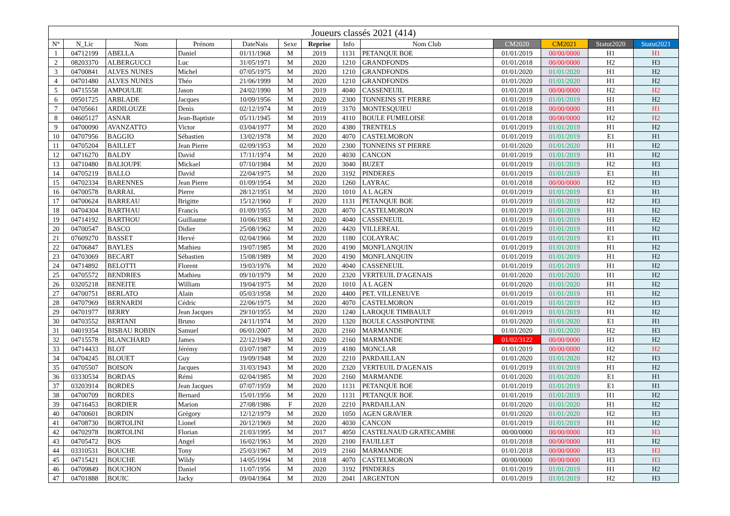| Joueurs classés 2021 (414) | | | | | | | | | | | | |
| --- | --- | --- | --- | --- | --- | --- | --- | --- | --- | --- | --- | --- |
| N° | N_Lic | Nom | Prénom | DateNais | Sexe | Reprise | Info | Nom Club | CM2020 | CM2021 | Statut2020 | Statut2021 |
| 1 | 04712199 | ABELLA | Daniel | 01/11/1968 | M | 2019 | 1131 | PETANQUE BOE | 01/01/2019 | 00/00/0000 | H1 | H1 |
| 2 | 08203370 | ALBERGUCCI | Luc | 31/05/1971 | M | 2020 | 1210 | GRANDFONDS | 01/01/2018 | 00/00/0000 | H2 | H3 |
| 3 | 04700841 | ALVES NUNES | Michel | 07/05/1975 | M | 2020 | 1210 | GRANDFONDS | 01/01/2020 | 01/01/2020 | H1 | H2 |
| 4 | 04701480 | ALVES NUNES | Théo | 21/06/1999 | M | 2020 | 1210 | GRANDFONDS | 01/01/2020 | 01/01/2020 | H1 | H2 |
| 5 | 04715558 | AMPOULIE | Jason | 24/02/1990 | M | 2019 | 4040 | CASSENEUIL | 01/01/2018 | 00/00/0000 | H2 | H2 |
| 6 | 09501725 | ARBLADE | Jacques | 10/09/1956 | M | 2020 | 2300 | TONNEINS ST PIERRE | 01/01/2019 | 01/01/2019 | H1 | H2 |
| 7 | 04705661 | ARDILOUZE | Denis | 02/12/1974 | M | 2019 | 3170 | MONTESQUIEU | 01/01/2018 | 00/00/0000 | H1 | H1 |
| 8 | 04605127 | ASNAR | Jean-Baptiste | 05/11/1945 | M | 2019 | 4110 | BOULE FUMELOISE | 01/01/2018 | 00/00/0000 | H2 | H2 |
| 9 | 04700090 | AVANZATTO | Victor | 03/04/1977 | M | 2020 | 4380 | TRENTELS | 01/01/2019 | 01/01/2019 | H1 | H2 |
| 10 | 04707956 | BAGGIO | Sébastien | 13/02/1978 | M | 2020 | 4070 | CASTELMORON | 01/01/2019 | 01/01/2019 | E1 | H1 |
| 11 | 04705204 | BAILLET | Jean Pierre | 02/09/1953 | M | 2020 | 2300 | TONNEINS ST PIERRE | 01/01/2020 | 01/01/2020 | H1 | H2 |
| 12 | 04716270 | BALDY | David | 17/11/1974 | M | 2020 | 4030 | CANCON | 01/01/2019 | 01/01/2019 | H1 | H2 |
| 13 | 04710480 | BALIOUPE | Mickael | 07/10/1984 | M | 2020 | 3040 | BUZET | 01/01/2019 | 01/01/2019 | H2 | H3 |
| 14 | 04705219 | BALLO | David | 22/04/1975 | M | 2020 | 3192 | PINDERES | 01/01/2019 | 01/01/2019 | E1 | H1 |
| 15 | 04702334 | BARENNES | Jean Pierre | 01/09/1954 | M | 2020 | 1260 | LAYRAC | 01/01/2018 | 00/00/0000 | H2 | H3 |
| 16 | 04700578 | BARRAL | Pierre | 28/12/1951 | M | 2020 | 1010 | A L AGEN | 01/01/2019 | 01/01/2019 | E1 | H1 |
| 17 | 04700624 | BARREAU | Brigitte | 15/12/1960 | F | 2020 | 1131 | PETANQUE BOE | 01/01/2019 | 01/01/2019 | H2 | H3 |
| 18 | 04704304 | BARTHAU | Francis | 01/09/1955 | M | 2020 | 4070 | CASTELMORON | 01/01/2019 | 01/01/2019 | H1 | H2 |
| 19 | 04714192 | BARTHOU | Guillaume | 10/06/1983 | M | 2020 | 4040 | CASSENEUIL | 01/01/2019 | 01/01/2019 | H1 | H2 |
| 20 | 04700547 | BASCO | Didier | 25/08/1962 | M | 2020 | 4420 | VILLEREAL | 01/01/2019 | 01/01/2019 | H1 | H2 |
| 21 | 07609270 | BASSET | Hervé | 02/04/1966 | M | 2020 | 1180 | COLAYRAC | 01/01/2019 | 01/01/2019 | E1 | H1 |
| 22 | 04706847 | BAYLES | Mathieu | 19/07/1985 | M | 2020 | 4190 | MONFLANQUIN | 01/01/2019 | 01/01/2019 | H1 | H2 |
| 23 | 04703069 | BECART | Sébastien | 15/08/1989 | M | 2020 | 4190 | MONFLANQUIN | 01/01/2019 | 01/01/2019 | H1 | H2 |
| 24 | 04714892 | BELOTTI | Florent | 19/03/1976 | M | 2020 | 4040 | CASSENEUIL | 01/01/2019 | 01/01/2019 | H1 | H2 |
| 25 | 04705572 | BENDRIES | Mathieu | 09/10/1979 | M | 2020 | 2320 | VERTEUIL D'AGENAIS | 01/01/2020 | 01/01/2020 | H1 | H2 |
| 26 | 03205218 | BENEITE | William | 19/04/1975 | M | 2020 | 1010 | A L AGEN | 01/01/2020 | 01/01/2020 | H1 | H2 |
| 27 | 04700751 | BERLATO | Alain | 05/03/1958 | M | 2020 | 4400 | PET. VILLENEUVE | 01/01/2019 | 01/01/2019 | H1 | H2 |
| 28 | 04707969 | BERNARDI | Cédric | 22/06/1975 | M | 2020 | 4070 | CASTELMORON | 01/01/2019 | 01/01/2019 | H2 | H3 |
| 29 | 04701977 | BERRY | Jean Jacques | 29/10/1955 | M | 2020 | 1240 | LAROQUE TIMBAULT | 01/01/2019 | 01/01/2019 | H1 | H2 |
| 30 | 04703552 | BERTANI | Bruno | 24/11/1974 | M | 2020 | 1320 | BOULE CASSIPONTINE | 01/01/2020 | 01/01/2020 | E1 | H1 |
| 31 | 04019354 | BISBAU ROBIN | Samuel | 06/01/2007 | M | 2020 | 2160 | MARMANDE | 01/01/2020 | 01/01/2020 | H2 | H3 |
| 32 | 04715578 | BLANCHARD | James | 22/12/1949 | M | 2020 | 2160 | MARMANDE | 01/02/3122 | 00/00/0000 | H1 | H2 |
| 33 | 04714433 | BLOT | Jérémy | 03/07/1987 | M | 2019 | 4180 | MONCLAR | 01/01/2019 | 00/00/0000 | H2 | H2 |
| 34 | 04704245 | BLOUET | Guy | 19/09/1948 | M | 2020 | 2210 | PARDAILLAN | 01/01/2020 | 01/01/2020 | H2 | H3 |
| 35 | 04705507 | BOISON | Jacques | 31/03/1943 | M | 2020 | 2320 | VERTEUIL D'AGENAIS | 01/01/2019 | 01/01/2019 | H1 | H2 |
| 36 | 03330534 | BORDAS | Rémi | 02/04/1985 | M | 2020 | 2160 | MARMANDE | 01/01/2020 | 01/01/2020 | E1 | H1 |
| 37 | 03203914 | BORDES | Jean Jacques | 07/07/1959 | M | 2020 | 1131 | PETANQUE BOE | 01/01/2019 | 01/01/2019 | E1 | H1 |
| 38 | 04700709 | BORDES | Bernard | 15/01/1956 | M | 2020 | 1131 | PETANQUE BOE | 01/01/2019 | 01/01/2019 | H1 | H2 |
| 39 | 04716453 | BORDIER | Marion | 27/08/1986 | F | 2020 | 2210 | PARDAILLAN | 01/01/2020 | 01/01/2020 | H1 | H2 |
| 40 | 04700601 | BORDIN | Grégory | 12/12/1979 | M | 2020 | 1050 | AGEN GRAVIER | 01/01/2020 | 01/01/2020 | H2 | H3 |
| 41 | 04708730 | BORTOLINI | Lionel | 20/12/1969 | M | 2020 | 4030 | CANCON | 01/01/2019 | 01/01/2019 | H1 | H2 |
| 42 | 04702978 | BORTOLINI | Florian | 21/03/1995 | M | 2017 | 4050 | CASTELNAUD GRATECAMBE | 00/00/0000 | 00/00/0000 | H3 | H3 |
| 43 | 04705472 | BOS | Angel | 16/02/1963 | M | 2020 | 2100 | FAUILLET | 01/01/2018 | 00/00/0000 | H1 | H2 |
| 44 | 03310531 | BOUCHE | Tony | 25/03/1967 | M | 2019 | 2160 | MARMANDE | 01/01/2018 | 00/00/0000 | H3 | H3 |
| 45 | 04715421 | BOUCHE | Wildy | 14/05/1994 | M | 2018 | 4070 | CASTELMORON | 00/00/0000 | 00/00/0000 | H3 | H3 |
| 46 | 04709849 | BOUCHON | Daniel | 11/07/1956 | M | 2020 | 3192 | PINDERES | 01/01/2019 | 01/01/2019 | H1 | H2 |
| 47 | 04701888 | BOUIC | Jacky | 09/04/1964 | M | 2020 | 2041 | ARGENTON | 01/01/2019 | 01/01/2019 | H2 | H3 |